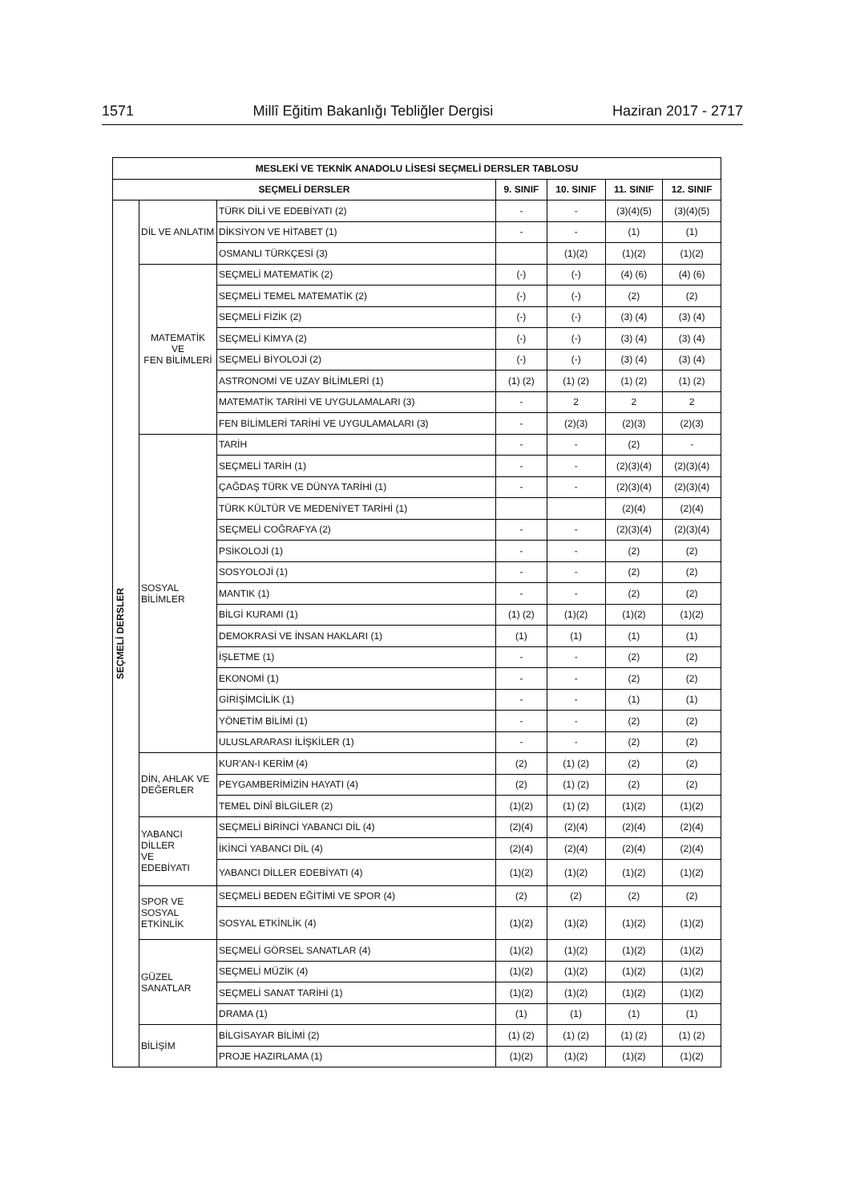1571 Millî Eğitim Bakanlığı Tebliğler Dergisi Haziran 2017 - 2717
| MESLEKİ VE TEKNİK ANADOLU LİSESİ SEÇMELİ DERSLER TABLOSU | | | | | | |
| --- | --- | --- | --- | --- | --- | --- |
| SEÇMELİ DERSLER | | | 9. SINIF | 10. SINIF | 11. SINIF | 12. SINIF |
| SEÇMELİ DERSLER | DİL VE ANLATIM | TÜRK DİLİ VE EDEBİYATI (2) | - | - | (3)(4)(5) | (3)(4)(5) |
| | | DİKSİYON VE HİTABET (1) | - | - | (1) | (1) |
| | | OSMANLI TÜRKÇESİ (3) | | (1)(2) | (1)(2) | (1)(2) |
| | MATEMATİK VE FEN BİLİMLERİ | SEÇMELİ MATEMATİK (2) | (-) | (-) | (4) (6) | (4) (6) |
| | | SEÇMELİ TEMEL MATEMATİK (2) | (-) | (-) | (2) | (2) |
| | | SEÇMELİ FİZİK (2) | (-) | (-) | (3) (4) | (3) (4) |
| | | SEÇMELİ KİMYA (2) | (-) | (-) | (3) (4) | (3) (4) |
| | | SEÇMELİ BİYOLOJİ (2) | (-) | (-) | (3) (4) | (3) (4) |
| | | ASTRONOMİ VE UZAY BİLİMLERİ (1) | (1) (2) | (1) (2) | (1) (2) | (1) (2) |
| | | MATEMATİK TARİHİ VE UYGULAMALARI (3) | - | 2 | 2 | 2 |
| | | FEN BİLİMLERİ TARİHİ VE UYGULAMALARI (3) | - | (2)(3) | (2)(3) | (2)(3) |
| | SOSYAL BİLİMLER | TARİH | - | - | (2) | - |
| | | SEÇMELİ TARİH (1) | - | - | (2)(3)(4) | (2)(3)(4) |
| | | ÇAĞDAŞ TÜRK VE DÜNYA TARİHİ (1) | - | - | (2)(3)(4) | (2)(3)(4) |
| | | TÜRK KÜLTÜR VE MEDENİYET TARİHİ (1) | | | (2)(4) | (2)(4) |
| | | SEÇMELİ COĞRAFYA (2) | - | - | (2)(3)(4) | (2)(3)(4) |
| | | PSİKOLOJİ (1) | - | - | (2) | (2) |
| | | SOSYOLOJİ (1) | - | - | (2) | (2) |
| | | MANTIK (1) | - | - | (2) | (2) |
| | | BİLGİ KURAMI (1) | (1) (2) | (1)(2) | (1)(2) | (1)(2) |
| | | DEMOKRASİ VE İNSAN HAKLARI (1) | (1) | (1) | (1) | (1) |
| | | İŞLETME (1) | - | - | (2) | (2) |
| | | EKONOMİ (1) | - | - | (2) | (2) |
| | | GİRİŞİMCİLİK (1) | - | - | (1) | (1) |
| | | YÖNETİM BİLİMİ (1) | - | - | (2) | (2) |
| | | ULUSLARARASI İLİŞKİLER (1) | - | - | (2) | (2) |
| | DİN, AHLAK VE DEĞERLER | KUR'AN-I KERİM (4) | (2) | (1) (2) | (2) | (2) |
| | | PEYGAMBERİMİZİN HAYATI (4) | (2) | (1) (2) | (2) | (2) |
| | | TEMEL DİNÎ BİLGİLER (2) | (1)(2) | (1) (2) | (1)(2) | (1)(2) |
| | YABANCI DİLLER VE EDEBİYATI | SEÇMELİ BİRİNCİ YABANCI DİL (4) | (2)(4) | (2)(4) | (2)(4) | (2)(4) |
| | | İKİNCİ YABANCI DİL (4) | (2)(4) | (2)(4) | (2)(4) | (2)(4) |
| | | YABANCI DİLLER EDEBİYATI (4) | (1)(2) | (1)(2) | (1)(2) | (1)(2) |
| | SPOR VE SOSYAL ETKİNLİK | SEÇMELİ BEDEN EĞİTİMİ VE SPOR (4) | (2) | (2) | (2) | (2) |
| | | SOSYAL ETKİNLİK (4) | (1)(2) | (1)(2) | (1)(2) | (1)(2) |
| | GÜZEL SANATLAR | SEÇMELİ GÖRSEL SANATLAR (4) | (1)(2) | (1)(2) | (1)(2) | (1)(2) |
| | | SEÇMELİ MÜZİK (4) | (1)(2) | (1)(2) | (1)(2) | (1)(2) |
| | | SEÇMELİ SANAT TARİHİ (1) | (1)(2) | (1)(2) | (1)(2) | (1)(2) |
| | | DRAMA (1) | (1) | (1) | (1) | (1) |
| | BİLİŞİM | BİLGİSAYAR BİLİMİ (2) | (1) (2) | (1) (2) | (1) (2) | (1) (2) |
| | | PROJE HAZIRLAMA (1) | (1)(2) | (1)(2) | (1)(2) | (1)(2) |